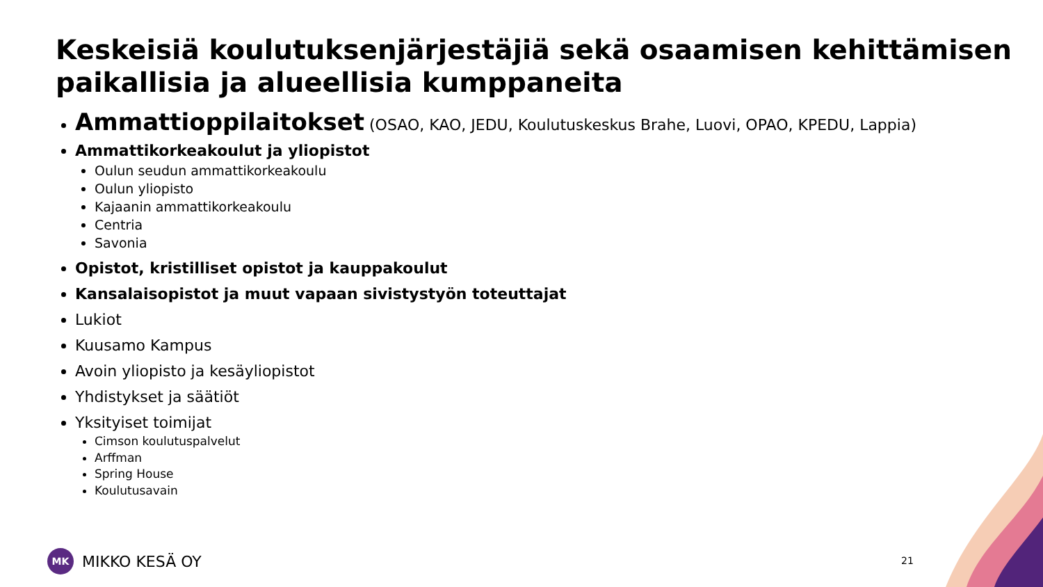Keskeisiä koulutuksenjärjestäjiä sekä osaamisen kehittämisen paikallisia ja alueellisia kumppaneita
Ammattioppilaitokset (OSAO, KAO, JEDU, Koulutuskeskus Brahe, Luovi, OPAO, KPEDU, Lappia)
Ammattikorkeakoulut ja yliopistot
Oulun seudun ammattikorkeakoulu
Oulun yliopisto
Kajaanin ammattikorkeakoulu
Centria
Savonia
Opistot, kristilliset opistot ja kauppakoulut
Kansalaisopistot ja muut vapaan sivistystyön toteuttajat
Lukiot
Kuusamo Kampus
Avoin yliopisto ja kesäyliopistot
Yhdistykset ja säätiöt
Yksityiset toimijat
Cimson koulutuspalvelut
Arffman
Spring House
Koulutusavain
MK
MIKKO KESÄ OY
21